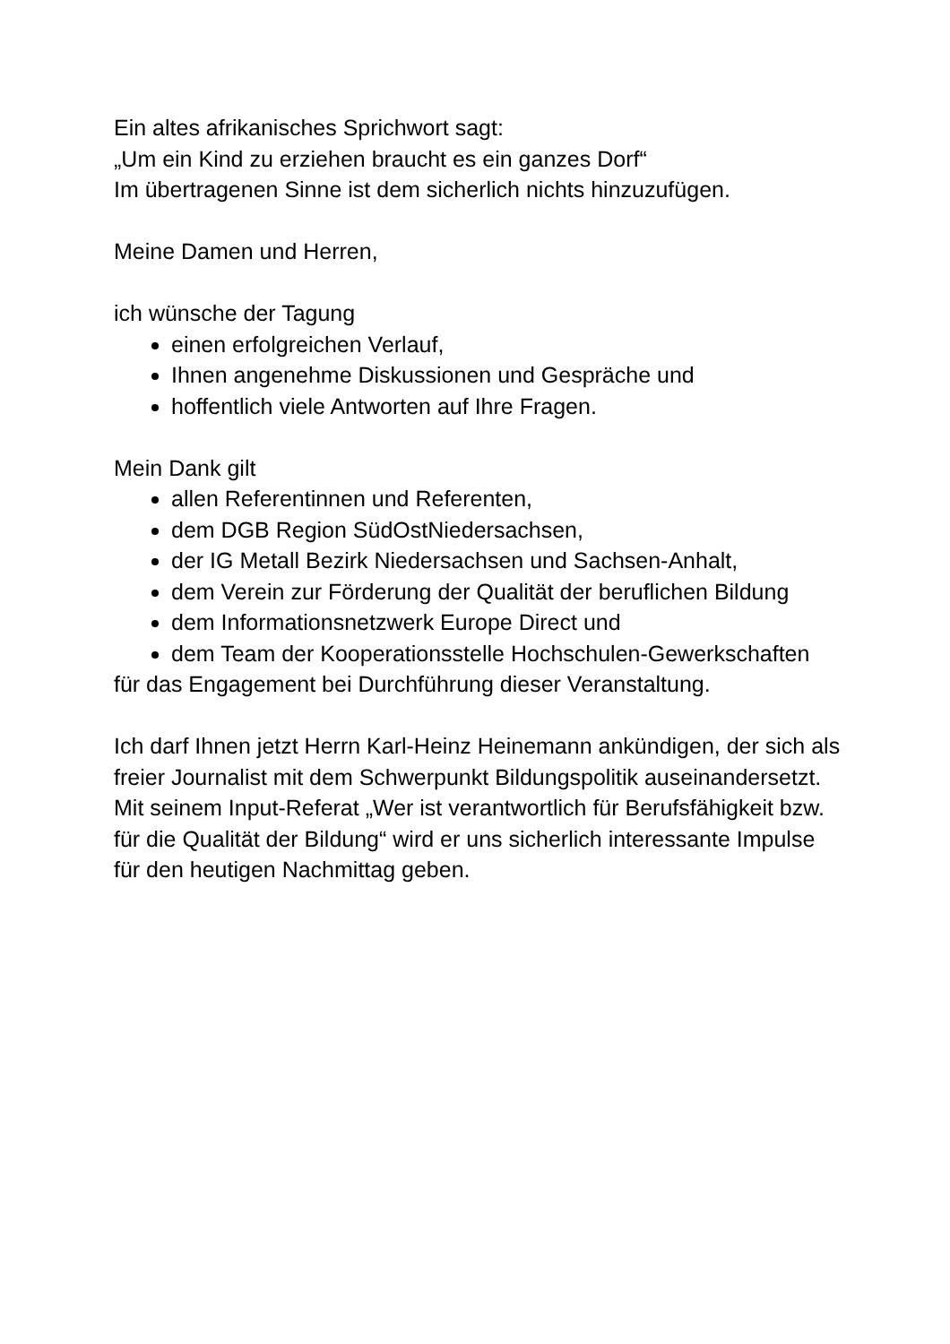Ein altes afrikanisches Sprichwort sagt:
„Um ein Kind zu erziehen braucht es ein ganzes Dorf“
Im übertragenen Sinne ist dem sicherlich nichts hinzuzufügen.
Meine Damen und Herren,
ich wünsche der Tagung
einen erfolgreichen Verlauf,
Ihnen angenehme Diskussionen und Gespräche und
hoffentlich viele Antworten auf Ihre Fragen.
Mein Dank gilt
allen Referentinnen und Referenten,
dem DGB Region SüdOstNiedersachsen,
der IG Metall Bezirk Niedersachsen und Sachsen-Anhalt,
dem Verein zur Förderung der Qualität der beruflichen Bildung
dem Informationsnetzwerk Europe Direct und
dem Team der Kooperationsstelle Hochschulen-Gewerkschaften
für das Engagement bei Durchführung dieser Veranstaltung.
Ich darf Ihnen jetzt Herrn Karl-Heinz Heinemann ankündigen, der sich als freier Journalist mit dem Schwerpunkt Bildungspolitik auseinandersetzt. Mit seinem Input-Referat „Wer ist verantwortlich für Berufsfähigkeit bzw. für die Qualität der Bildung“ wird er uns sicherlich interessante Impulse für den heutigen Nachmittag geben.